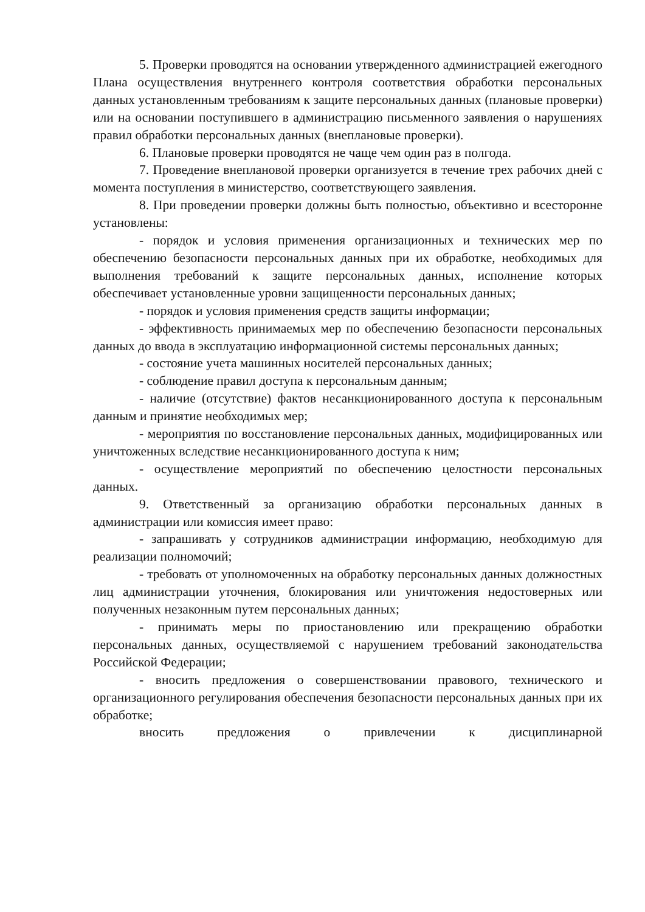5. Проверки проводятся на основании утвержденного администрацией ежегодного Плана осуществления внутреннего контроля соответствия обработки персональных данных установленным требованиям к защите персональных данных (плановые проверки) или на основании поступившего в администрацию письменного заявления о нарушениях правил обработки персональных данных (внеплановые проверки).
6. Плановые проверки проводятся не чаще чем один раз в полгода.
7. Проведение внеплановой проверки организуется в течение трех рабочих дней с момента поступления в министерство, соответствующего заявления.
8. При проведении проверки должны быть полностью, объективно и всесторонне установлены:
- порядок и условия применения организационных и технических мер по обеспечению безопасности персональных данных при их обработке, необходимых для выполнения требований к защите персональных данных, исполнение которых обеспечивает установленные уровни защищенности персональных данных;
- порядок и условия применения средств защиты информации;
- эффективность принимаемых мер по обеспечению безопасности персональных данных до ввода в эксплуатацию информационной системы персональных данных;
- состояние учета машинных носителей персональных данных;
- соблюдение правил доступа к персональным данным;
- наличие (отсутствие) фактов несанкционированного доступа к персональным данным и принятие необходимых мер;
- мероприятия по восстановление персональных данных, модифицированных или уничтоженных вследствие несанкционированного доступа к ним;
- осуществление мероприятий по обеспечению целостности персональных данных.
9. Ответственный за организацию обработки персональных данных в администрации или комиссия имеет право:
- запрашивать у сотрудников администрации информацию, необходимую для реализации полномочий;
- требовать от уполномоченных на обработку персональных данных должностных лиц администрации уточнения, блокирования или уничтожения недостоверных или полученных незаконным путем персональных данных;
- принимать меры по приостановлению или прекращению обработки персональных данных, осуществляемой с нарушением требований законодательства Российской Федерации;
- вносить предложения о совершенствовании правового, технического и организационного регулирования обеспечения безопасности персональных данных при их обработке;
вносить предложения о привлечении к дисциплинарной